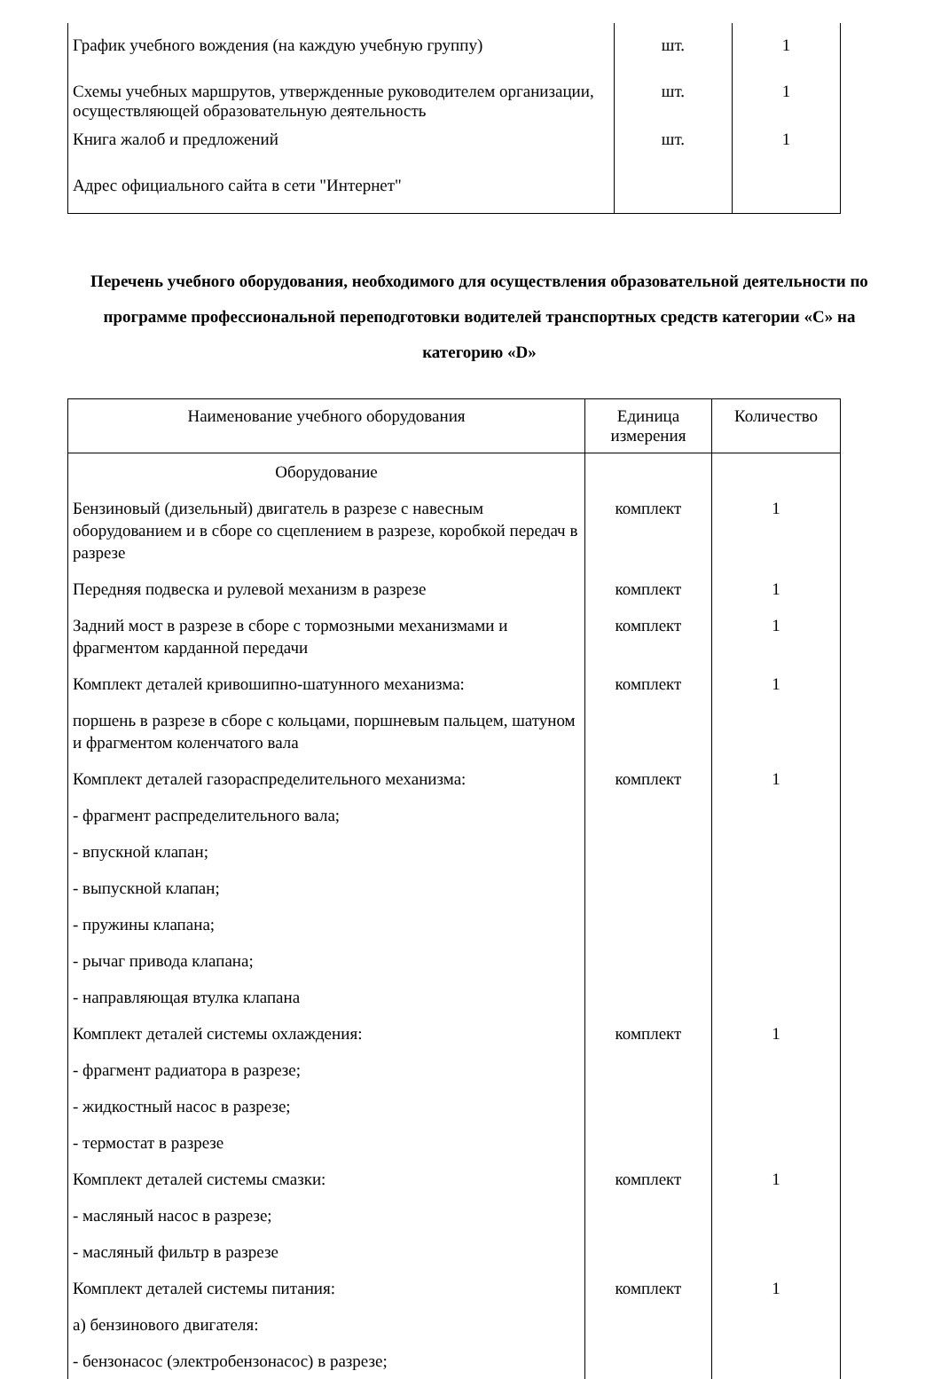| График учебного вождения (на каждую учебную группу) | шт. | 1 |
| Схемы учебных маршрутов, утвержденные руководителем организации, осуществляющей образовательную деятельность | шт. | 1 |
| Книга жалоб и предложений | шт. | 1 |
| Адрес официального сайта в сети "Интернет" | | |
Перечень учебного оборудования, необходимого для осуществления образовательной деятельности по программе профессиональной переподготовки водителей транспортных средств категории «С» на категорию «D»
| Наименование учебного оборудования | Единица измерения | Количество |
| --- | --- | --- |
| Оборудование | | |
| Бензиновый (дизельный) двигатель в разрезе с навесным оборудованием и в сборе со сцеплением в разрезе, коробкой передач в разрезе | комплект | 1 |
| Передняя подвеска и рулевой механизм в разрезе | комплект | 1 |
| Задний мост в разрезе в сборе с тормозными механизмами и фрагментом карданной передачи | комплект | 1 |
| Комплект деталей кривошипно-шатунного механизма: | комплект | 1 |
| поршень в разрезе в сборе с кольцами, поршневым пальцем, шатуном и фрагментом коленчатого вала | | |
| Комплект деталей газораспределительного механизма: | комплект | 1 |
| - фрагмент распределительного вала; | | |
| - впускной клапан; | | |
| - выпускной клапан; | | |
| - пружины клапана; | | |
| - рычаг привода клапана; | | |
| - направляющая втулка клапана | | |
| Комплект деталей системы охлаждения: | комплект | 1 |
| - фрагмент радиатора в разрезе; | | |
| - жидкостный насос в разрезе; | | |
| - термостат в разрезе | | |
| Комплект деталей системы смазки: | комплект | 1 |
| - масляный насос в разрезе; | | |
| - масляный фильтр в разрезе | | |
| Комплект деталей системы питания: | комплект | 1 |
| а) бензинового двигателя: | | |
| - бензонасос (электробензонасос) в разрезе; | | |